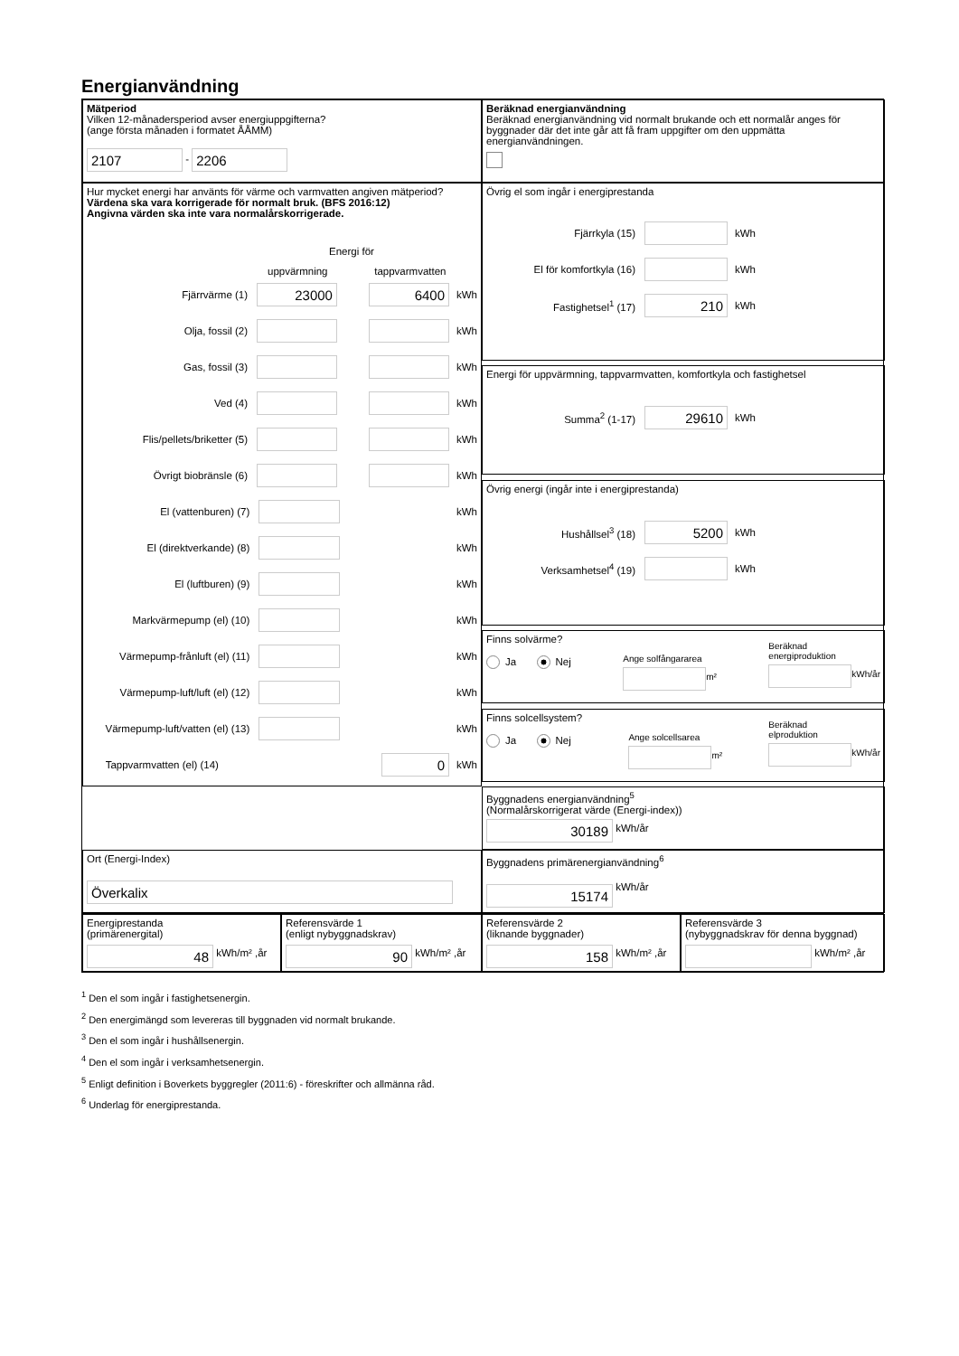Energianvändning
Mätperiod
Vilken 12-månadersperiod avser energiuppgifterna?
(ange första månaden i formatet ÅÅMM)
2107 - 2206
Beräknad energianvändning
Beräknad energianvändning vid normalt brukande och ett normalår anges för byggnader där det inte går att få fram uppgifter om den uppmätta energianvändningen.
Hur mycket energi har använts för värme och varmvatten angiven mätperiod?
Värdena ska vara korrigerade för normalt bruk. (BFS 2016:12)
Angivna värden ska inte vara normalårskorrigerade.
Energi för
uppvärmning tappvarmvatten
Fjärrvärme (1) 23000 6400 kWh
Olja, fossil (2) kWh
Gas, fossil (3) kWh
Ved (4) kWh
Flis/pellets/briketter (5) kWh
Övrigt biobränsle (6) kWh
El (vattenburen) (7) kWh
El (direktverkande) (8) kWh
El (luftburen) (9) kWh
Markvärmepump (el) (10) kWh
Värmepump-frånluft (el) (11) kWh
Värmepump-luft/luft (el) (12) kWh
Värmepump-luft/vatten (el) (13) kWh
Tappvarmvatten (el) (14) 0 kWh
Övrig el som ingår i energiprestanda
Fjärrkyla (15) kWh
El för komfortkyla (16) kWh
Fastighetsel<sup>1</sup> (17) 210 kWh
Energi för uppvärmning, tappvarmvatten, komfortkyla och fastighetsel
Summa<sup>2</sup> (1-17) 29610 kWh
Övrig energi (ingår inte i energiprestanda)
Hushållsel<sup>3</sup> (18) 5200 kWh
Verksamhetsel<sup>4</sup> (19) kWh
Finns solvärme?
Ja Nej
Ange solfångararea
m²
Beräknad
energiproduktion
kWh/år
Finns solcellsystem?
Ja Nej
Ange solcellsarea
m²
Beräknad
elproduktion
kWh/år
Byggnadens energianvändning<sup>5</sup>
(Normalårskorrigerat värde (Energi-index))
30189 kWh/år
Ort (Energi-Index)
Överkalix
Byggnadens primärenergianvändning<sup>6</sup>
15174 kWh/år
Energiprestanda
(primärenergital)
48 kWh/m² ,år
Referensvärde 1
(enligt nybyggnadskrav)
90 kWh/m² ,år
Referensvärde 2
(liknande byggnader)
158 kWh/m² ,år
Referensvärde 3
(nybyggnadskrav för denna byggnad)
kWh/m² ,år
<sup>1</sup> Den el som ingår i fastighetsenergin.
<sup>2</sup> Den energimängd som levereras till byggnaden vid normalt brukande.
<sup>3</sup> Den el som ingår i hushållsenergin.
<sup>4</sup> Den el som ingår i verksamhetsenergin.
<sup>5</sup> Enligt definition i Boverkets byggregler (2011:6) - föreskrifter och allmänna råd.
<sup>6</sup> Underlag för energiprestanda.